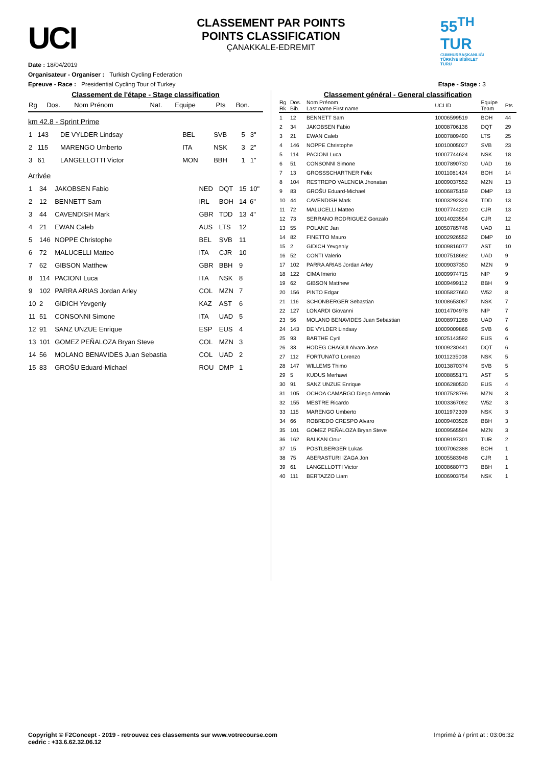UCI
CLASSEMENT PAR POINTS
POINTS CLASSIFICATION
ÇANAKKALE-EDREMIT
55<sup>TH</sup> TUR
CUMHURBAŞKANLIĞI TÜRKİYE BİSİKLET TURU
Date : 18/04/2019
Organisateur - Organiser : Turkish Cycling Federation
Epreuve - Race : Presidential Cycling Tour of Turkey Etape - Stage : 3
Classement de l'étape - Stage classification
| Rg | Dos. | Nom Prénom | Nat. | Equipe | Pts | Bon. |
| --- | --- | --- | --- | --- | --- | --- |
km 42.8 - Sprint Prime
| 1 | 143 | DE VYLDER Lindsay | BEL | SVB | 5 | 3" |
| 2 | 115 | MARENGO Umberto | ITA | NSK | 3 | 2" |
| 3 | 61 | LANGELLOTTI Victor | MON | BBH | 1 | 1" |
Arrivée
| 1 | 34 | JAKOBSEN Fabio | NED | DQT | 15 | 10" |
| 2 | 12 | BENNETT Sam | IRL | BOH | 14 | 6" |
| 3 | 44 | CAVENDISH Mark | GBR | TDD | 13 | 4" |
| 4 | 21 | EWAN Caleb | AUS | LTS | 12 | |
| 5 | 146 | NOPPE Christophe | BEL | SVB | 11 | |
| 6 | 72 | MALUCELLI Matteo | ITA | CJR | 10 | |
| 7 | 62 | GIBSON Matthew | GBR | BBH | 9 | |
| 8 | 114 | PACIONI Luca | ITA | NSK | 8 | |
| 9 | 102 | PARRA ARIAS Jordan Arley | COL | MZN | 7 | |
| 10 | 2 | GIDICH Yevgeniy | KAZ | AST | 6 | |
| 11 | 51 | CONSONNI Simone | ITA | UAD | 5 | |
| 12 | 91 | SANZ UNZUE Enrique | ESP | EUS | 4 | |
| 13 | 101 | GOMEZ PEÑALOZA Bryan Steve | COL | MZN | 3 | |
| 14 | 56 | MOLANO BENAVIDES Juan Sebastia | COL | UAD | 2 | |
| 15 | 83 | GROŠU Eduard-Michael | ROU | DMP | 1 | |
Classement général - General classification
| Rg Rk | Dos. Bib. | Nom Prénom Last name First name | UCI ID | Equipe Team | Pts |
| --- | --- | --- | --- | --- | --- |
| 1 | 12 | BENNETT Sam | 10006599519 | BOH | 44 |
| 2 | 34 | JAKOBSEN Fabio | 10008706136 | DQT | 29 |
| 3 | 21 | EWAN Caleb | 10007809490 | LTS | 25 |
| 4 | 146 | NOPPE Christophe | 10010005027 | SVB | 23 |
| 5 | 114 | PACIONI Luca | 10007744624 | NSK | 18 |
| 6 | 51 | CONSONNI Simone | 10007890730 | UAD | 16 |
| 7 | 13 | GROSSSCHARTNER Felix | 10011081424 | BOH | 14 |
| 8 | 104 | RESTREPO VALENCIA Jhonatan | 10009037552 | MZN | 13 |
| 9 | 83 | GROŠU Eduard-Michael | 10006875159 | DMP | 13 |
| 10 | 44 | CAVENDISH Mark | 10003292324 | TDD | 13 |
| 11 | 72 | MALUCELLI Matteo | 10007744220 | CJR | 13 |
| 12 | 73 | SERRANO RODRIGUEZ Gonzalo | 10014023554 | CJR | 12 |
| 13 | 55 | POLANC Jan | 10050785746 | UAD | 11 |
| 14 | 82 | FINETTO Mauro | 10002926552 | DMP | 10 |
| 15 | 2 | GIDICH Yevgeniy | 10009816077 | AST | 10 |
| 16 | 52 | CONTI Valerio | 10007518692 | UAD | 9 |
| 17 | 102 | PARRA ARIAS Jordan Arley | 10009037350 | MZN | 9 |
| 18 | 122 | CIMA Imerio | 10009974715 | NIP | 9 |
| 19 | 62 | GIBSON Matthew | 10009499112 | BBH | 9 |
| 20 | 156 | PINTO Edgar | 10005827660 | W52 | 8 |
| 21 | 116 | SCHONBERGER Sebastian | 10008653087 | NSK | 7 |
| 22 | 127 | LONARDI Giovanni | 10014704978 | NIP | 7 |
| 23 | 56 | MOLANO BENAVIDES Juan Sebastian | 10008971268 | UAD | 7 |
| 24 | 143 | DE VYLDER Lindsay | 10009009866 | SVB | 6 |
| 25 | 93 | BARTHE Cyril | 10025143592 | EUS | 6 |
| 26 | 33 | HODEG CHAGUI Alvaro Jose | 10009230441 | DQT | 6 |
| 27 | 112 | FORTUNATO Lorenzo | 10011235008 | NSK | 5 |
| 28 | 147 | WILLEMS Thimo | 10013870374 | SVB | 5 |
| 29 | 5 | KUDUS Merhawi | 10008855171 | AST | 5 |
| 30 | 91 | SANZ UNZUE Enrique | 10006280530 | EUS | 4 |
| 31 | 105 | OCHOA CAMARGO Diego Antonio | 10007528796 | MZN | 3 |
| 32 | 155 | MESTRE Ricardo | 10003367092 | W52 | 3 |
| 33 | 115 | MARENGO Umberto | 10011972309 | NSK | 3 |
| 34 | 66 | ROBREDO CRESPO Alvaro | 10009403526 | BBH | 3 |
| 35 | 101 | GOMEZ PEÑALOZA Bryan Steve | 10009565594 | MZN | 3 |
| 36 | 162 | BALKAN Onur | 10009197301 | TUR | 2 |
| 37 | 15 | PÖSTLBERGER Lukas | 10007062388 | BOH | 1 |
| 38 | 75 | ABERASTURI IZAGA Jon | 10005583948 | CJR | 1 |
| 39 | 61 | LANGELLOTTI Victor | 10008680773 | BBH | 1 |
| 40 | 111 | BERTAZZO Liam | 10006903754 | NSK | 1 |
Copyright © F2Concept - 2019 - retrouvez ces classements sur www.votrecourse.com
cedric : +33.6.62.32.06.12
Imprimé à / print at : 03:06:32